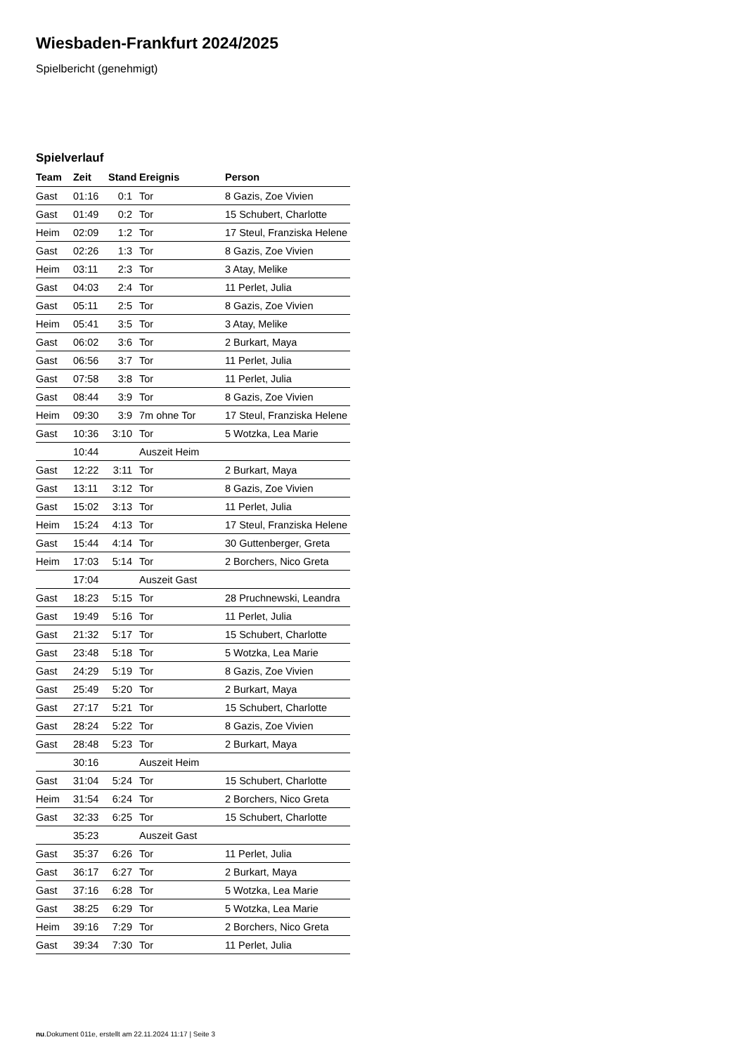Wiesbaden-Frankfurt 2024/2025
Spielbericht (genehmigt)
Spielverlauf
| Team | Zeit | Stand | Ereignis | Person |
| --- | --- | --- | --- | --- |
| Gast | 01:16 | 0:1 | Tor | 8 Gazis, Zoe Vivien |
| Gast | 01:49 | 0:2 | Tor | 15 Schubert, Charlotte |
| Heim | 02:09 | 1:2 | Tor | 17 Steul, Franziska Helene |
| Gast | 02:26 | 1:3 | Tor | 8 Gazis, Zoe Vivien |
| Heim | 03:11 | 2:3 | Tor | 3 Atay, Melike |
| Gast | 04:03 | 2:4 | Tor | 11 Perlet, Julia |
| Gast | 05:11 | 2:5 | Tor | 8 Gazis, Zoe Vivien |
| Heim | 05:41 | 3:5 | Tor | 3 Atay, Melike |
| Gast | 06:02 | 3:6 | Tor | 2 Burkart, Maya |
| Gast | 06:56 | 3:7 | Tor | 11 Perlet, Julia |
| Gast | 07:58 | 3:8 | Tor | 11 Perlet, Julia |
| Gast | 08:44 | 3:9 | Tor | 8 Gazis, Zoe Vivien |
| Heim | 09:30 | 3:9 | 7m ohne Tor | 17 Steul, Franziska Helene |
| Gast | 10:36 | 3:10 | Tor | 5 Wotzka, Lea Marie |
| | 10:44 | | Auszeit Heim | |
| Gast | 12:22 | 3:11 | Tor | 2 Burkart, Maya |
| Gast | 13:11 | 3:12 | Tor | 8 Gazis, Zoe Vivien |
| Gast | 15:02 | 3:13 | Tor | 11 Perlet, Julia |
| Heim | 15:24 | 4:13 | Tor | 17 Steul, Franziska Helene |
| Gast | 15:44 | 4:14 | Tor | 30 Guttenberger, Greta |
| Heim | 17:03 | 5:14 | Tor | 2 Borchers, Nico Greta |
| | 17:04 | | Auszeit Gast | |
| Gast | 18:23 | 5:15 | Tor | 28 Pruchnewski, Leandra |
| Gast | 19:49 | 5:16 | Tor | 11 Perlet, Julia |
| Gast | 21:32 | 5:17 | Tor | 15 Schubert, Charlotte |
| Gast | 23:48 | 5:18 | Tor | 5 Wotzka, Lea Marie |
| Gast | 24:29 | 5:19 | Tor | 8 Gazis, Zoe Vivien |
| Gast | 25:49 | 5:20 | Tor | 2 Burkart, Maya |
| Gast | 27:17 | 5:21 | Tor | 15 Schubert, Charlotte |
| Gast | 28:24 | 5:22 | Tor | 8 Gazis, Zoe Vivien |
| Gast | 28:48 | 5:23 | Tor | 2 Burkart, Maya |
| | 30:16 | | Auszeit Heim | |
| Gast | 31:04 | 5:24 | Tor | 15 Schubert, Charlotte |
| Heim | 31:54 | 6:24 | Tor | 2 Borchers, Nico Greta |
| Gast | 32:33 | 6:25 | Tor | 15 Schubert, Charlotte |
| | 35:23 | | Auszeit Gast | |
| Gast | 35:37 | 6:26 | Tor | 11 Perlet, Julia |
| Gast | 36:17 | 6:27 | Tor | 2 Burkart, Maya |
| Gast | 37:16 | 6:28 | Tor | 5 Wotzka, Lea Marie |
| Gast | 38:25 | 6:29 | Tor | 5 Wotzka, Lea Marie |
| Heim | 39:16 | 7:29 | Tor | 2 Borchers, Nico Greta |
| Gast | 39:34 | 7:30 | Tor | 11 Perlet, Julia |
nu.Dokument 011e, erstellt am 22.11.2024 11:17 | Seite 3